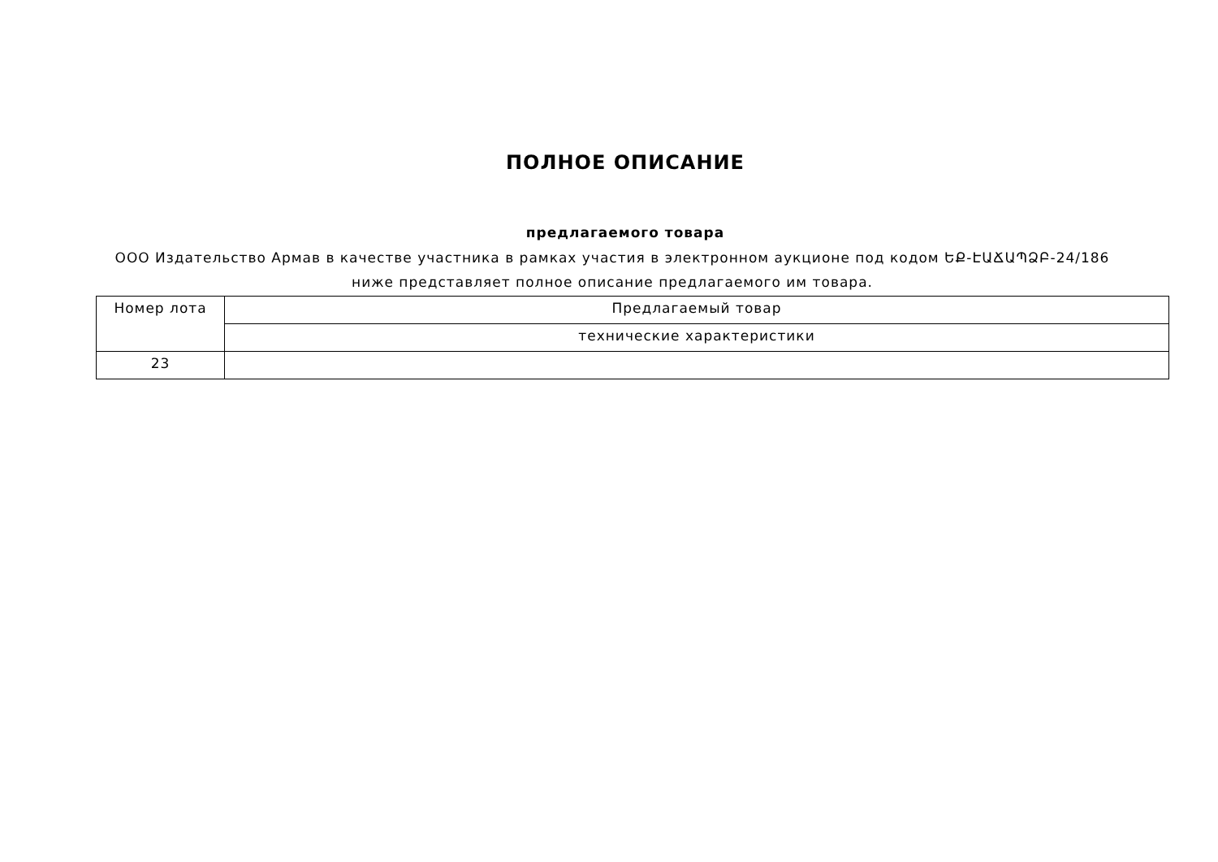ПОЛНОЕ ОПИСАНИЕ
предлагаемого товара
ООО Издательство Армав в качестве участника в рамках участия в электронном аукционе под кодом ԵՔ-ԷԱՃԱՊՁԲ-24/186 ниже представляет полное описание предлагаемого им товара.
| Номер лота | Предлагаемый товар |
| --- | --- |
| | технические характеристики |
| 23 | |